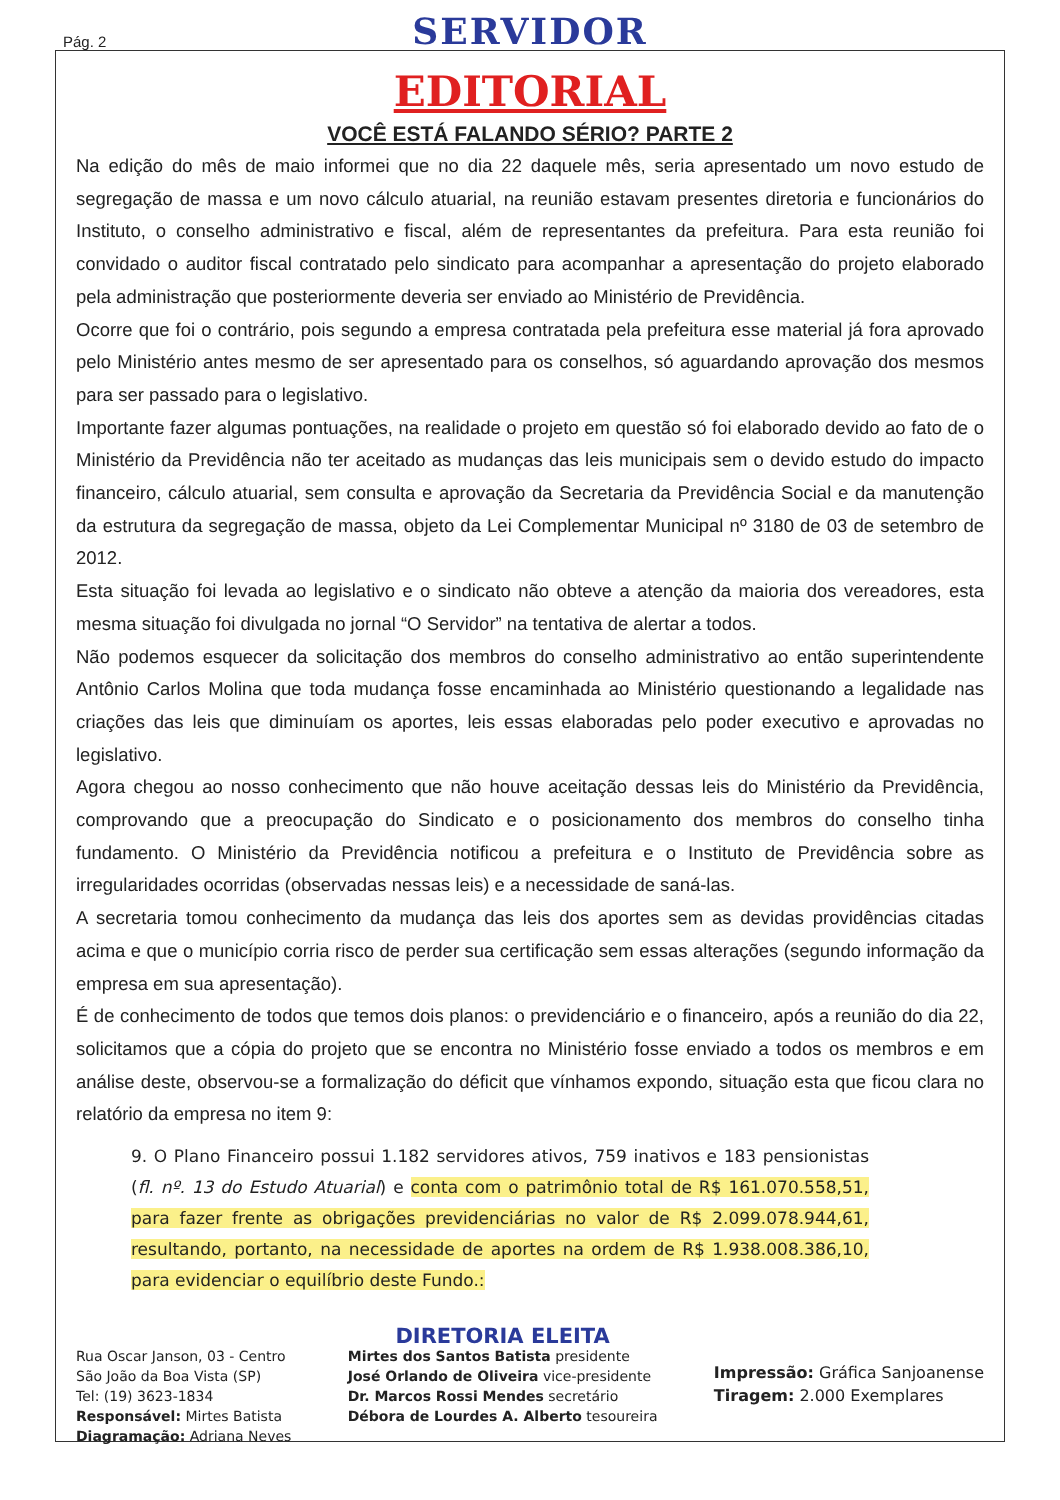Pág. 2
SERVIDOR
EDITORIAL
VOCÊ ESTÁ FALANDO SÉRIO? PARTE 2
Na edição do mês de maio informei que no dia 22 daquele mês, seria apresentado um novo estudo de segregação de massa e um novo cálculo atuarial, na reunião estavam presentes diretoria e funcionários do Instituto, o conselho administrativo e fiscal, além de representantes da prefeitura. Para esta reunião foi convidado o auditor fiscal contratado pelo sindicato para acompanhar a apresentação do projeto elaborado pela administração que posteriormente deveria ser enviado ao Ministério de Previdência.
Ocorre que foi o contrário, pois segundo a empresa contratada pela prefeitura esse material já fora aprovado pelo Ministério antes mesmo de ser apresentado para os conselhos, só aguardando aprovação dos mesmos para ser passado para o legislativo.
Importante fazer algumas pontuações, na realidade o projeto em questão só foi elaborado devido ao fato de o Ministério da Previdência não ter aceitado as mudanças das leis municipais sem o devido estudo do impacto financeiro, cálculo atuarial, sem consulta e aprovação da Secretaria da Previdência Social e da manutenção da estrutura da segregação de massa, objeto da Lei Complementar Municipal nº 3180 de 03 de setembro de 2012.
Esta situação foi levada ao legislativo e o sindicato não obteve a atenção da maioria dos vereadores, esta mesma situação foi divulgada no jornal “O Servidor” na tentativa de alertar a todos.
Não podemos esquecer da solicitação dos membros do conselho administrativo ao então superintendente Antônio Carlos Molina que toda mudança fosse encaminhada ao Ministério questionando a legalidade nas criações das leis que diminuíam os aportes, leis essas elaboradas pelo poder executivo e aprovadas no legislativo.
Agora chegou ao nosso conhecimento que não houve aceitação dessas leis do Ministério da Previdência, comprovando que a preocupação do Sindicato e o posicionamento dos membros do conselho tinha fundamento. O Ministério da Previdência notificou a prefeitura e o Instituto de Previdência sobre as irregularidades ocorridas (observadas nessas leis) e a necessidade de saná-las.
A secretaria tomou conhecimento da mudança das leis dos aportes sem as devidas providências citadas acima e que o município corria risco de perder sua certificação sem essas alterações (segundo informação da empresa em sua apresentação).
É de conhecimento de todos que temos dois planos: o previdenciário e o financeiro, após a reunião do dia 22, solicitamos que a cópia do projeto que se encontra no Ministério fosse enviado a todos os membros e em análise deste, observou-se a formalização do déficit que vínhamos expondo, situação esta que ficou clara no relatório da empresa no item 9:
9. O Plano Financeiro possui 1.182 servidores ativos, 759 inativos e 183 pensionistas (fl. nº. 13 do Estudo Atuarial) e conta com o patrimônio total de R$ 161.070.558,51, para fazer frente as obrigações previdenciárias no valor de R$ 2.099.078.944,61, resultando, portanto, na necessidade de aportes na ordem de R$ 1.938.008.386,10, para evidenciar o equilíbrio deste Fundo.:
Rua Oscar Janson, 03 - Centro
São João da Boa Vista (SP)
Tel: (19) 3623-1834
Responsável: Mirtes Batista
Diagramação: Adriana Neves
DIRETORIA ELEITA
Mirtes dos Santos Batista presidente
José Orlando de Oliveira vice-presidente
Dr. Marcos Rossi Mendes secretário
Débora de Lourdes A. Alberto tesoureira
Impressão: Gráfica Sanjoanense
Tiragem: 2.000 Exemplares